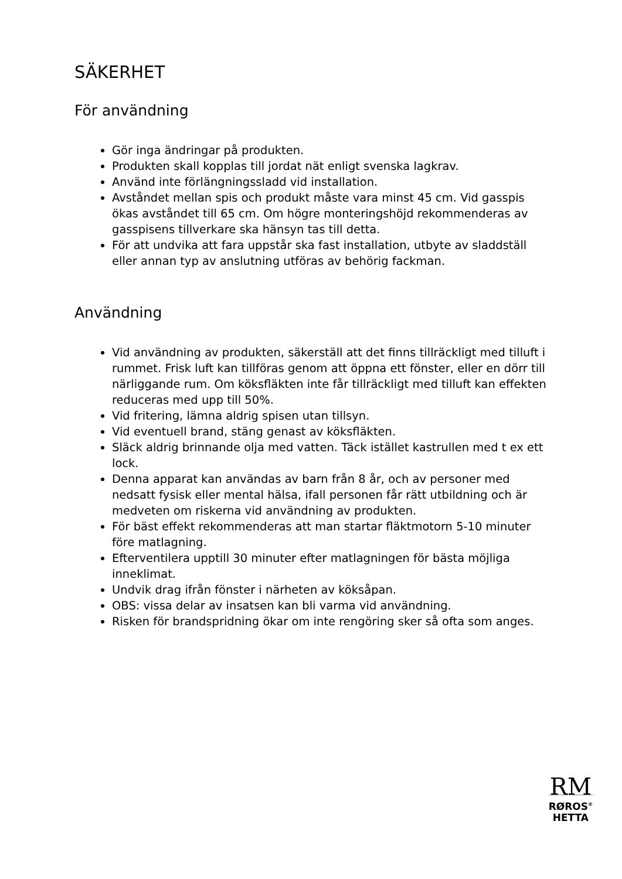SÄKERHET
För användning
Gör inga ändringar på produkten.
Produkten skall kopplas till jordat nät enligt svenska lagkrav.
Använd inte förlängningssladd vid installation.
Avståndet mellan spis och produkt måste vara minst 45 cm. Vid gasspis ökas avståndet till 65 cm. Om högre monteringshöjd rekommenderas av gasspisens tillverkare ska hänsyn tas till detta.
För att undvika att fara uppstår ska fast installation, utbyte av sladdställ eller annan typ av anslutning utföras av behörig fackman.
Användning
Vid användning av produkten, säkerställ att det finns tillräckligt med tilluft i rummet. Frisk luft kan tillföras genom att öppna ett fönster, eller en dörr till närliggande rum. Om köksfläkten inte får tillräckligt med tilluft kan effekten reduceras med upp till 50%.
Vid fritering, lämna aldrig spisen utan tillsyn.
Vid eventuell brand, stäng genast av köksfläkten.
Släck aldrig brinnande olja med vatten. Täck istället kastrullen med t ex ett lock.
Denna apparat kan användas av barn från 8 år, och av personer med nedsatt fysisk eller mental hälsa, ifall personen får rätt utbildning och är medveten om riskerna vid användning av produkten.
För bäst effekt rekommenderas att man startar fläktmotorn 5-10 minuter före matlagning.
Efterventilera upptill 30 minuter efter matlagningen för bästa möjliga inneklimat.
Undvik drag ifrån fönster i närheten av köksåpan.
OBS: vissa delar av insatsen kan bli varma vid användning.
Risken för brandspridning ökar om inte rengöring sker så ofta som anges.
RM
RØROS<sup>®</sup>
HETTA